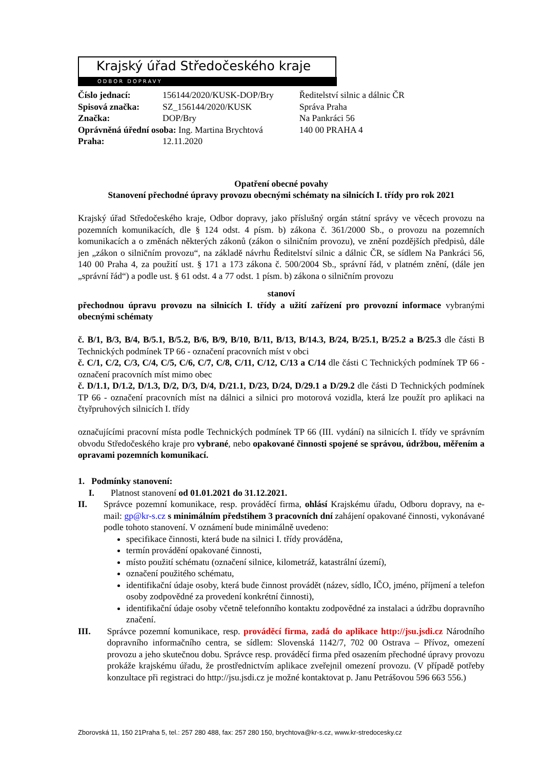Krajský úřad Středočeského kraje
ODBOR DOPRAVY
| Číslo jednací: | 156144/2020/KUSK-DOP/Bry |
| Spisová značka: | SZ_156144/2020/KUSK |
| Značka: | DOP/Bry |
| Oprávněná úřední osoba: Ing. Martina Brychtová | |
| Praha: | 12.11.2020 |
Ředitelství silnic a dálnic ČR
Správa Praha
Na Pankráci 56
140 00 PRAHA 4
Opatření obecné povahy
Stanovení přechodné úpravy provozu obecnými schématy na silnicích I. třídy pro rok 2021
Krajský úřad Středočeského kraje, Odbor dopravy, jako příslušný orgán státní správy ve věcech provozu na pozemních komunikacích, dle § 124 odst. 4 písm. b) zákona č. 361/2000 Sb., o provozu na pozemních komunikacích a o změnách některých zákonů (zákon o silničním provozu), ve znění pozdějších předpisů, dále jen „zákon o silničním provozu“, na základě návrhu Ředitelství silnic a dálnic ČR, se sídlem Na Pankráci 56, 140 00 Praha 4, za použití ust. § 171 a 173 zákona č. 500/2004 Sb., správní řád, v platném znění, (dále jen „správní řád“) a podle ust. § 61 odst. 4 a 77 odst. 1 písm. b) zákona o silničním provozu
stanoví
přechodnou úpravu provozu na silnicích I. třídy a užití zařízení pro provozní informace vybranými obecnými schématy
č. B/1, B/3, B/4, B/5.1, B/5.2, B/6, B/9, B/10, B/11, B/13, B/14.3, B/24, B/25.1, B/25.2 a B/25.3 dle části B Technických podmínek TP 66 - označení pracovních míst v obci
č. C/1, C/2, C/3, C/4, C/5, C/6, C/7, C/8, C/11, C/12, C/13 a C/14 dle části C Technických podmínek TP 66 - označení pracovních míst mimo obec
č. D/1.1, D/1.2, D/1.3, D/2, D/3, D/4, D/21.1, D/23, D/24, D/29.1 a D/29.2 dle části D Technických podmínek TP 66 - označení pracovních míst na dálnici a silnici pro motorová vozidla, která lze použít pro aplikaci na čtyřpruhových silnicích I. třídy
označujícími pracovní místa podle Technických podmínek TP 66 (III. vydání) na silnicích I. třídy ve správním obvodu Středočeského kraje pro vybrané, nebo opakované činnosti spojené se správou, údržbou, měřením a opravami pozemních komunikací.
1. Podmínky stanovení:
I. Platnost stanovení od 01.01.2021 do 31.12.2021.
II. Správce pozemní komunikace, resp. prováděcí firma, ohlásí Krajskému úřadu, Odboru dopravy, na e-mail: gp@kr-s.cz s minimálním předstihem 3 pracovních dní zahájení opakované činnosti, vykonávané podle tohoto stanovení. V oznámení bude minimálně uvedeno:
specifikace činnosti, která bude na silnici I. třídy prováděna,
termín provádění opakované činnosti,
místo použití schématu (označení silnice, kilometráž, katastrální území),
označení použitého schématu,
identifikační údaje osoby, která bude činnost provádět (název, sídlo, IČO, jméno, příjmení a telefon osoby zodpovědné za provedení konkrétní činnosti),
identifikační údaje osoby včetně telefonního kontaktu zodpovědné za instalaci a údržbu dopravního značení.
III.
Správce pozemní komunikace, resp. prováděcí firma, zadá do aplikace http://jsu.jsdi.cz Národního dopravního informačního centra, se sídlem: Slovenská 1142/7, 702 00 Ostrava – Přívoz, omezení provozu a jeho skutečnou dobu. Správce resp. prováděcí firma před osazením přechodné úpravy provozu prokáže krajskému úřadu, že prostřednictvím aplikace zveřejnil omezení provozu. (V případě potřeby konzultace při registraci do http://jsu.jsdi.cz je možné kontaktovat p. Janu Petrášovou 596 663 556.)
Zborovská 11, 150 21Praha 5, tel.: 257 280 488, fax: 257 280 150, brychtova@kr-s.cz, www.kr-stredocesky.cz